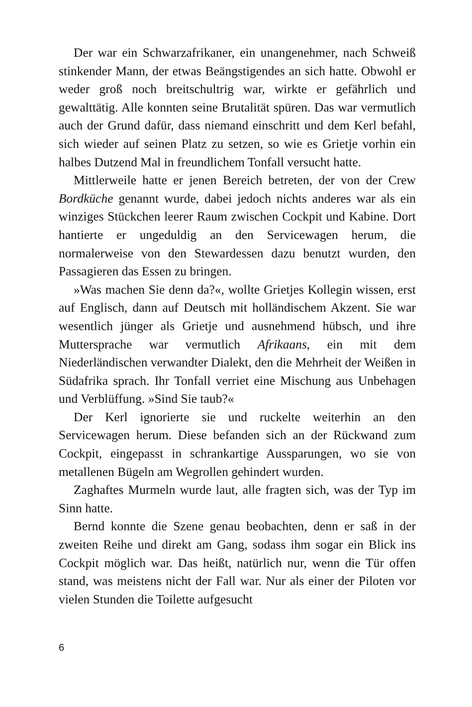Der war ein Schwarzafrikaner, ein unangenehmer, nach Schweiß stinkender Mann, der etwas Beängstigendes an sich hatte. Obwohl er weder groß noch breitschultrig war, wirkte er gefährlich und gewalttätig. Alle konnten seine Brutalität spüren. Das war vermutlich auch der Grund dafür, dass niemand einschritt und dem Kerl befahl, sich wieder auf seinen Platz zu setzen, so wie es Grietje vorhin ein halbes Dutzend Mal in freundlichem Tonfall versucht hatte.
Mittlerweile hatte er jenen Bereich betreten, der von der Crew Bordküche genannt wurde, dabei jedoch nichts anderes war als ein winziges Stückchen leerer Raum zwischen Cockpit und Kabine. Dort hantierte er ungeduldig an den Servicewagen herum, die normalerweise von den Stewardessen dazu benutzt wurden, den Passagieren das Essen zu bringen.
»Was machen Sie denn da?«, wollte Grietjes Kollegin wissen, erst auf Englisch, dann auf Deutsch mit holländischem Akzent. Sie war wesentlich jünger als Grietje und ausnehmend hübsch, und ihre Muttersprache war vermutlich Afrikaans, ein mit dem Niederländischen verwandter Dialekt, den die Mehrheit der Weißen in Südafrika sprach. Ihr Tonfall verriet eine Mischung aus Unbehagen und Verblüffung. »Sind Sie taub?«
Der Kerl ignorierte sie und ruckelte weiterhin an den Servicewagen herum. Diese befanden sich an der Rückwand zum Cockpit, eingepasst in schrankartige Aussparungen, wo sie von metallenen Bügeln am Wegrollen gehindert wurden.
Zaghaftes Murmeln wurde laut, alle fragten sich, was der Typ im Sinn hatte.
Bernd konnte die Szene genau beobachten, denn er saß in der zweiten Reihe und direkt am Gang, sodass ihm sogar ein Blick ins Cockpit möglich war. Das heißt, natürlich nur, wenn die Tür offen stand, was meistens nicht der Fall war. Nur als einer der Piloten vor vielen Stunden die Toilette aufgesucht
6